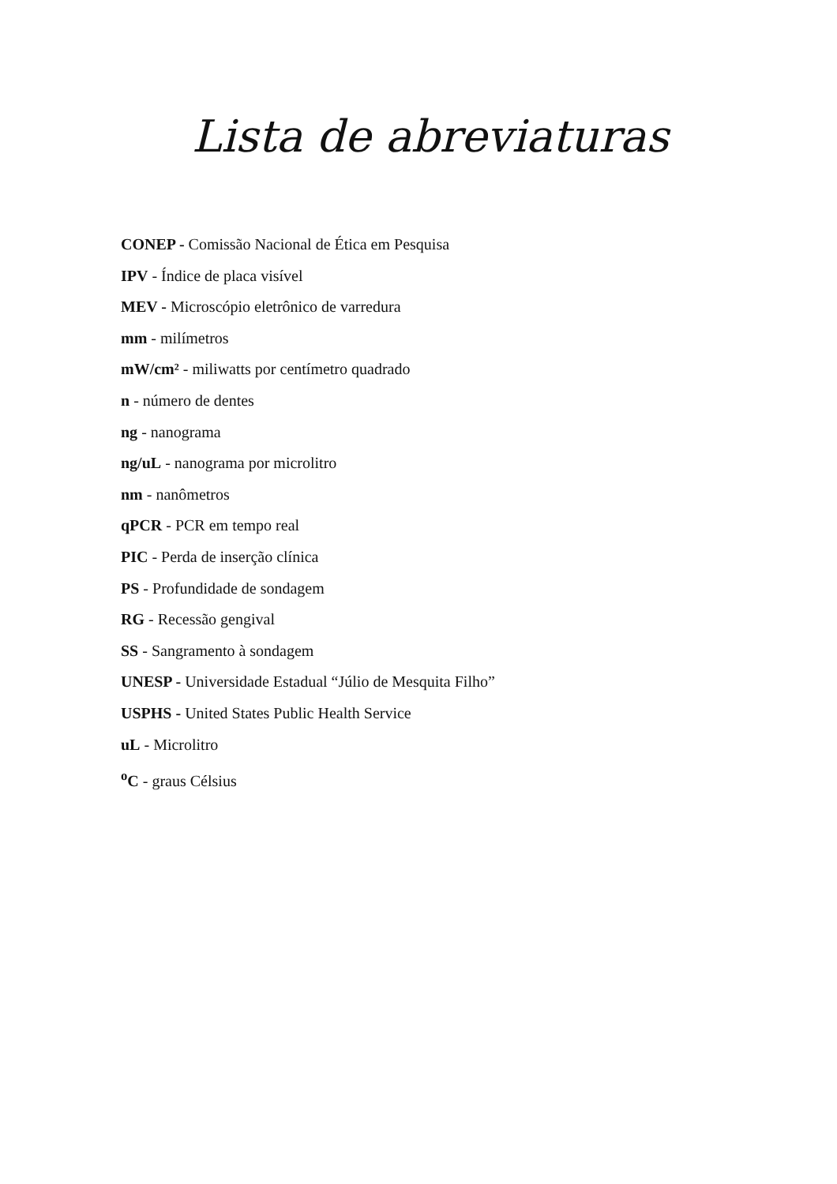Lista de abreviaturas
CONEP - Comissão Nacional de Ética em Pesquisa
IPV - Índice de placa visível
MEV - Microscópio eletrônico de varredura
mm - milímetros
mW/cm² - miliwatts por centímetro quadrado
n - número de dentes
ng - nanograma
ng/uL - nanograma por microlitro
nm - nanômetros
qPCR - PCR em tempo real
PIC - Perda de inserção clínica
PS - Profundidade de sondagem
RG - Recessão gengival
SS - Sangramento à sondagem
UNESP - Universidade Estadual “Júlio de Mesquita Filho”
USPHS - United States Public Health Service
uL - Microlitro
<sup>o</sup> C - graus Célsius